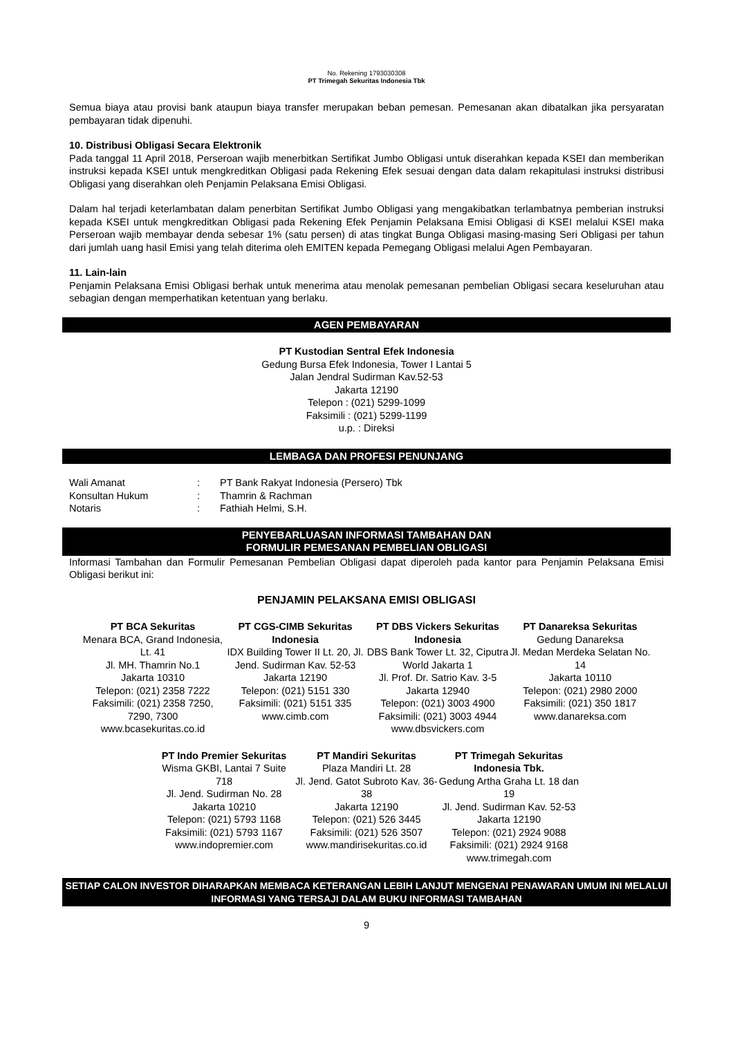No. Rekening 1793030308
PT Trimegah Sekuritas Indonesia Tbk
Semua biaya atau provisi bank ataupun biaya transfer merupakan beban pemesan. Pemesanan akan dibatalkan jika persyaratan pembayaran tidak dipenuhi.
10. Distribusi Obligasi Secara Elektronik
Pada tanggal 11 April 2018, Perseroan wajib menerbitkan Sertifikat Jumbo Obligasi untuk diserahkan kepada KSEI dan memberikan instruksi kepada KSEI untuk mengkreditkan Obligasi pada Rekening Efek sesuai dengan data dalam rekapitulasi instruksi distribusi Obligasi yang diserahkan oleh Penjamin Pelaksana Emisi Obligasi.
Dalam hal terjadi keterlambatan dalam penerbitan Sertifikat Jumbo Obligasi yang mengakibatkan terlambatnya pemberian instruksi kepada KSEI untuk mengkreditkan Obligasi pada Rekening Efek Penjamin Pelaksana Emisi Obligasi di KSEI melalui KSEI maka Perseroan wajib membayar denda sebesar 1% (satu persen) di atas tingkat Bunga Obligasi masing-masing Seri Obligasi per tahun dari jumlah uang hasil Emisi yang telah diterima oleh EMITEN kepada Pemegang Obligasi melalui Agen Pembayaran.
11. Lain-lain
Penjamin Pelaksana Emisi Obligasi berhak untuk menerima atau menolak pemesanan pembelian Obligasi secara keseluruhan atau sebagian dengan memperhatikan ketentuan yang berlaku.
AGEN PEMBAYARAN
PT Kustodian Sentral Efek Indonesia
Gedung Bursa Efek Indonesia, Tower I Lantai 5
Jalan Jendral Sudirman Kav.52-53
Jakarta 12190
Telepon : (021) 5299-1099
Faksimili : (021) 5299-1199
u.p. : Direksi
LEMBAGA DAN PROFESI PENUNJANG
| Wali Amanat | : | PT Bank Rakyat Indonesia (Persero) Tbk |
| Konsultan Hukum | : | Thamrin & Rachman |
| Notaris | : | Fathiah Helmi, S.H. |
PENYEBARLUASAN INFORMASI TAMBAHAN DAN
FORMULIR PEMESANAN PEMBELIAN OBLIGASI
Informasi Tambahan dan Formulir Pemesanan Pembelian Obligasi dapat diperoleh pada kantor para Penjamin Pelaksana Emisi Obligasi berikut ini:
PENJAMIN PELAKSANA EMISI OBLIGASI
PT BCA Sekuritas
Menara BCA, Grand Indonesia, Lt. 41
Jl. MH. Thamrin No.1
Jakarta 10310
Telepon: (021) 2358 7222
Faksimili: (021) 2358 7250, 7290, 7300
www.bcasekuritas.co.id
PT CGS-CIMB Sekuritas Indonesia
IDX Building Tower II Lt. 20, Jl. Jend. Sudirman Kav. 52-53
Jakarta 12190
Telepon: (021) 5151 330
Faksimili: (021) 5151 335
www.cimb.com
PT DBS Vickers Sekuritas Indonesia
DBS Bank Tower Lt. 32, Ciputra World Jakarta 1
Jl. Prof. Dr. Satrio Kav. 3-5
Jakarta 12940
Telepon: (021) 3003 4900
Faksimili: (021) 3003 4944
www.dbsvickers.com
PT Danareksa Sekuritas
Gedung Danareksa
Jl. Medan Merdeka Selatan No. 14
Jakarta 10110
Telepon: (021) 2980 2000
Faksimili: (021) 350 1817
www.danareksa.com
PT Indo Premier Sekuritas
Wisma GKBI, Lantai 7 Suite 718
Jl. Jend. Sudirman No. 28
Jakarta 10210
Telepon: (021) 5793 1168
Faksimili: (021) 5793 1167
www.indopremier.com
PT Mandiri Sekuritas
Plaza Mandiri Lt. 28
Jl. Jend. Gatot Subroto Kav. 36-38
Jakarta 12190
Telepon: (021) 526 3445
Faksimili: (021) 526 3507
www.mandirisekuritas.co.id
PT Trimegah Sekuritas Indonesia Tbk.
Gedung Artha Graha Lt. 18 dan 19
Jl. Jend. Sudirman Kav. 52-53
Jakarta 12190
Telepon: (021) 2924 9088
Faksimili: (021) 2924 9168
www.trimegah.com
SETIAP CALON INVESTOR DIHARAPKAN MEMBACA KETERANGAN LEBIH LANJUT MENGENAI PENAWARAN UMUM INI MELALUI INFORMASI YANG TERSAJI DALAM BUKU INFORMASI TAMBAHAN
9